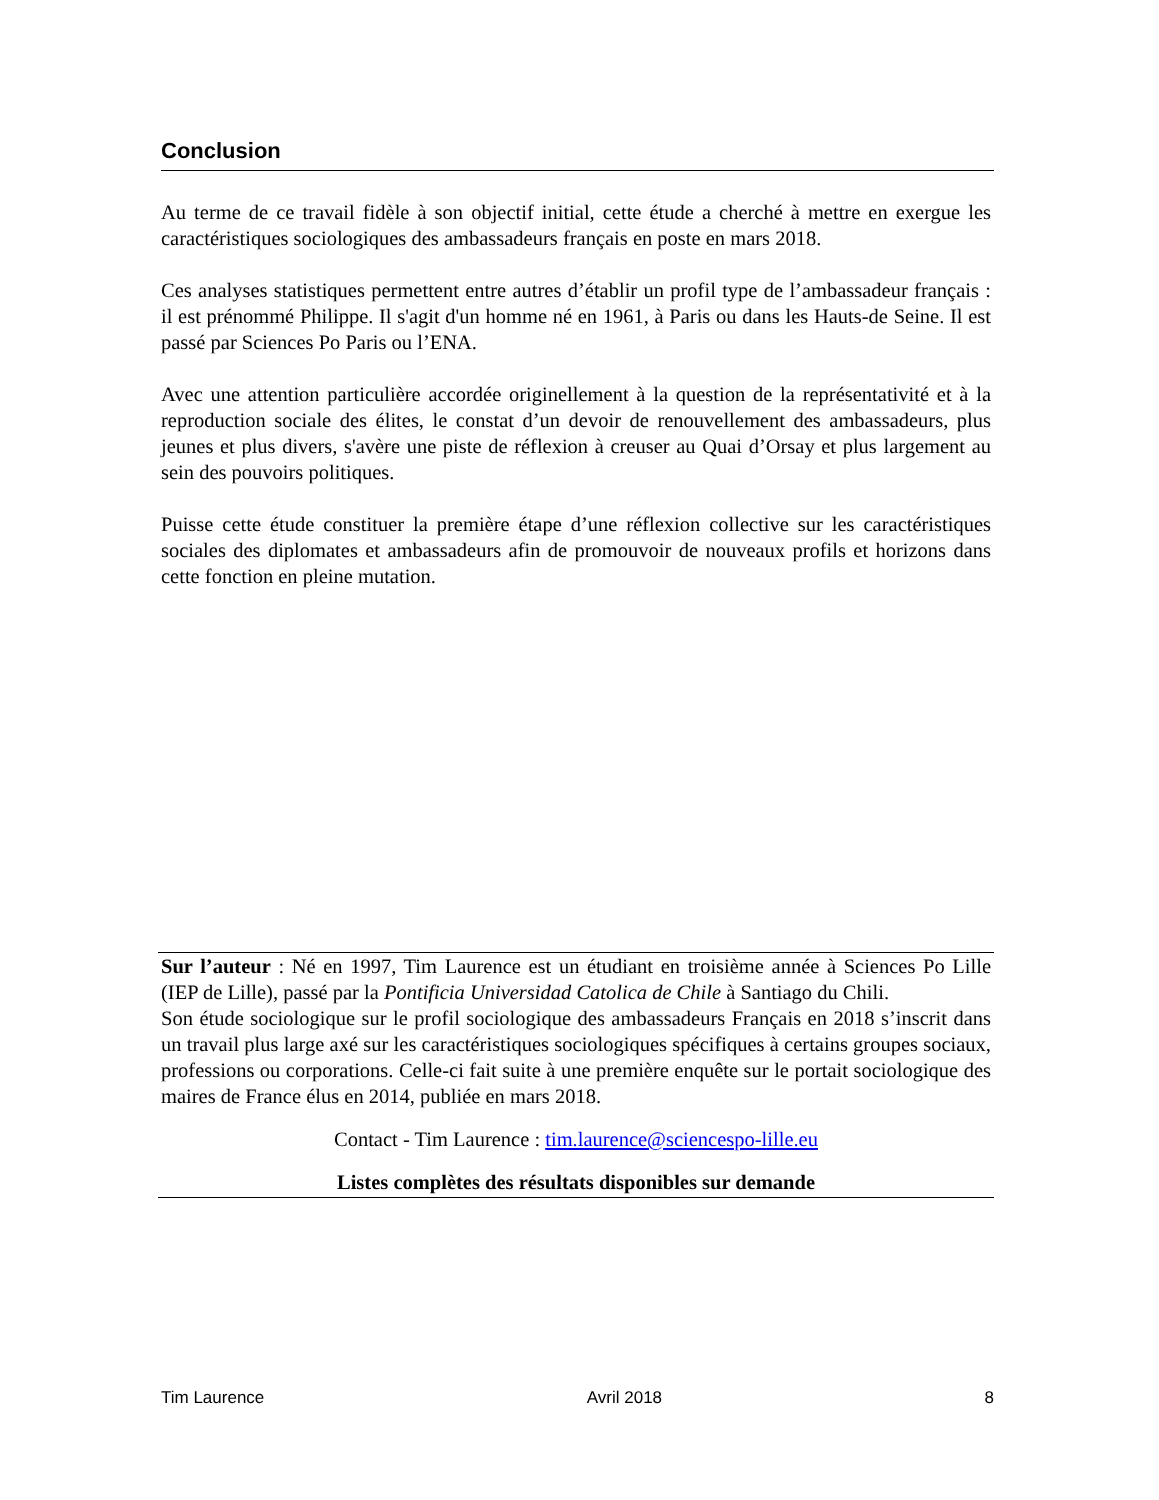Conclusion
Au terme de ce travail fidèle à son objectif initial, cette étude a cherché à mettre en exergue les caractéristiques sociologiques des ambassadeurs français en poste en mars 2018.
Ces analyses statistiques permettent entre autres d’établir un profil type de l’ambassadeur français : il est prénommé Philippe. Il s'agit d'un homme né en 1961, à Paris ou dans les Hauts-de Seine. Il est passé par Sciences Po Paris ou l’ENA.
Avec une attention particulière accordée originellement à la question de la représentativité et à la reproduction sociale des élites, le constat d’un devoir de renouvellement des ambassadeurs, plus jeunes et plus divers, s'avère une piste de réflexion à creuser au Quai d’Orsay et plus largement au sein des pouvoirs politiques.
Puisse cette étude constituer la première étape d’une réflexion collective sur les caractéristiques sociales des diplomates et ambassadeurs afin de promouvoir de nouveaux profils et horizons dans cette fonction en pleine mutation.
Sur l’auteur : Né en 1997, Tim Laurence est un étudiant en troisième année à Sciences Po Lille (IEP de Lille), passé par la Pontificia Universidad Catolica de Chile à Santiago du Chili.
Son étude sociologique sur le profil sociologique des ambassadeurs Français en 2018 s’inscrit dans un travail plus large axé sur les caractéristiques sociologiques spécifiques à certains groupes sociaux, professions ou corporations. Celle-ci fait suite à une première enquête sur le portait sociologique des maires de France élus en 2014, publiée en mars 2018.
Contact - Tim Laurence : tim.laurence@sciencespo-lille.eu
Listes complètes des résultats disponibles sur demande
Tim Laurence Avril 2018 8